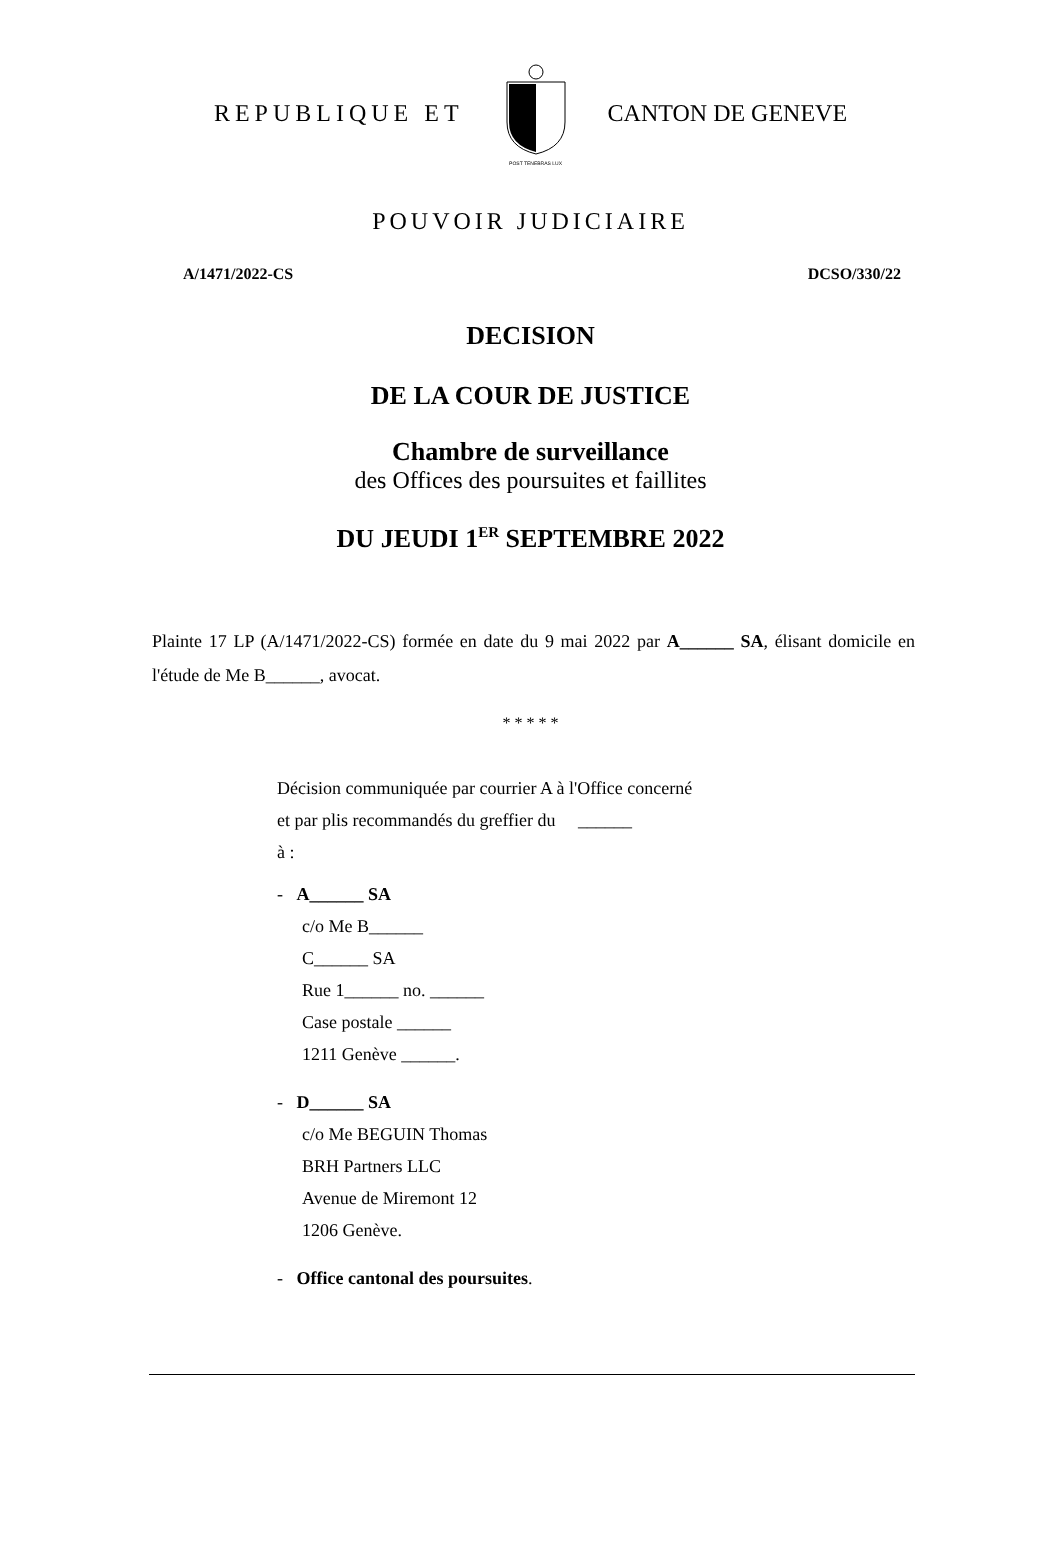REPUBLIQUE ET
POST TENEBRAS LUX
CANTON DE GENEVE
POUVOIR JUDICIAIRE
A/1471/2022-CS DCSO/330/22
DECISION
DE LA COUR DE JUSTICE
Chambre de surveillance
des Offices des poursuites et faillites
DU JEUDI 1<sup>ER</sup> SEPTEMBRE 2022
Plainte 17 LP (A/1471/2022-CS) formée en date du 9 mai 2022 par A______ SA, élisant domicile en l'étude de Me B______, avocat.
* * * * *
Décision communiquée par courrier A à l'Office concerné
et par plis recommandés du greffier du ______
à :
- A______ SA
c/o Me B______
C______ SA
Rue 1______ no. ______
Case postale ______
1211 Genève ______.
- D______ SA
c/o Me BEGUIN Thomas
BRH Partners LLC
Avenue de Miremont 12
1206 Genève.
- Office cantonal des poursuites.